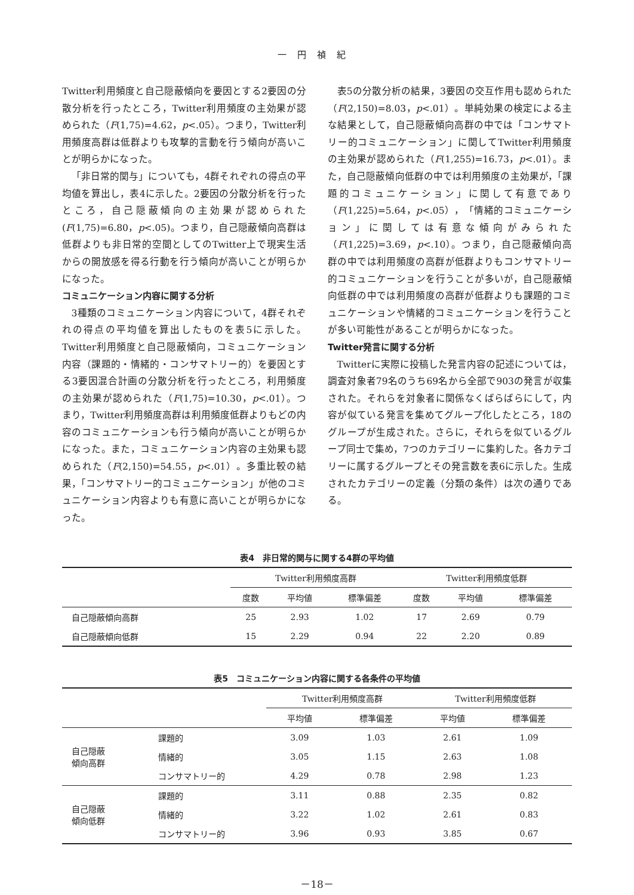一円禎紀
Twitter利用頻度と自己隠蔽傾向を要因とする2要因の分散分析を行ったところ，Twitter利用頻度の主効果が認められた（F(1,75)=4.62，p<.05）。つまり，Twitter利用頻度高群は低群よりも攻撃的言動を行う傾向が高いことが明らかになった。
「非日常的関与」についても，4群それぞれの得点の平均値を算出し，表4に示した。2要因の分散分析を行ったところ，自己隠蔽傾向の主効果が認められた(F(1,75)=6.80，p<.05)。つまり，自己隠蔽傾向高群は低群よりも非日常的空間としてのTwitter上で現実生活からの開放感を得る行動を行う傾向が高いことが明らかになった。
コミュニケーション内容に関する分析
3種類のコミュニケーション内容について，4群それぞれの得点の平均値を算出したものを表5に示した。Twitter利用頻度と自己隠蔽傾向，コミュニケーション内容（課題的・情緒的・コンサマトリー的）を要因とする3要因混合計画の分散分析を行ったところ，利用頻度の主効果が認められた（F(1,75)=10.30，p<.01）。つまり，Twitter利用頻度高群は利用頻度低群よりもどの内容のコミュニケーションも行う傾向が高いことが明らかになった。また，コミュニケーション内容の主効果も認められた（F(2,150)=54.55，p<.01）。多重比較の結果，「コンサマトリー的コミュニケーション」が他のコミュニケーション内容よりも有意に高いことが明らかになった。
表5の分散分析の結果，3要因の交互作用も認められた（F(2,150)=8.03，p<.01）。単純効果の検定による主な結果として，自己隠蔽傾向高群の中では「コンサマトリー的コミュニケーション」に関してTwitter利用頻度の主効果が認められた（F(1,255)=16.73，p<.01）。また，自己隠蔽傾向低群の中では利用頻度の主効果が，「課題的コミュニケーション」に関して有意であり（F(1,225)=5.64，p<.05），「情緒的コミュニケーション」に関しては有意な傾向がみられた（F(1,225)=3.69，p<.10）。つまり，自己隠蔽傾向高群の中では利用頻度の高群が低群よりもコンサマトリー的コミュニケーションを行うことが多いが，自己隠蔽傾向低群の中では利用頻度の高群が低群よりも課題的コミュニケーションや情緒的コミュニケーションを行うことが多い可能性があることが明らかになった。
Twitter発言に関する分析
Twitterに実際に投稿した発言内容の記述については，調査対象者79名のうち69名から全部で903の発言が収集された。それらを対象者に関係なくばらばらにして，内容が似ている発言を集めてグループ化したところ，18のグループが生成された。さらに，それらを似ているグループ同士で集め，7つのカテゴリーに集約した。各カテゴリーに属するグループとその発言数を表6に示した。生成されたカテゴリーの定義（分類の条件）は次の通りである。
表4　非日常的関与に関する4群の平均値
| | Twitter利用頻度高群 | | | Twitter利用頻度低群 | | |
| | 度数 | 平均値 | 標準偏差 | 度数 | 平均値 | 標準偏差 |
| 自己隠蔽傾向高群 | 25 | 2.93 | 1.02 | 17 | 2.69 | 0.79 |
| 自己隠蔽傾向低群 | 15 | 2.29 | 0.94 | 22 | 2.20 | 0.89 |
表5　コミュニケーション内容に関する各条件の平均値
| | | Twitter利用頻度高群 | | Twitter利用頻度低群 | |
| | | 平均値 | 標準偏差 | 平均値 | 標準偏差 |
| 自己隠蔽 傾向高群 | 課題的 | 3.09 | 1.03 | 2.61 | 1.09 |
| | 情緒的 | 3.05 | 1.15 | 2.63 | 1.08 |
| | コンサマトリー的 | 4.29 | 0.78 | 2.98 | 1.23 |
| 自己隠蔽 傾向低群 | 課題的 | 3.11 | 0.88 | 2.35 | 0.82 |
| | 情緒的 | 3.22 | 1.02 | 2.61 | 0.83 |
| | コンサマトリー的 | 3.96 | 0.93 | 3.85 | 0.67 |
－18－